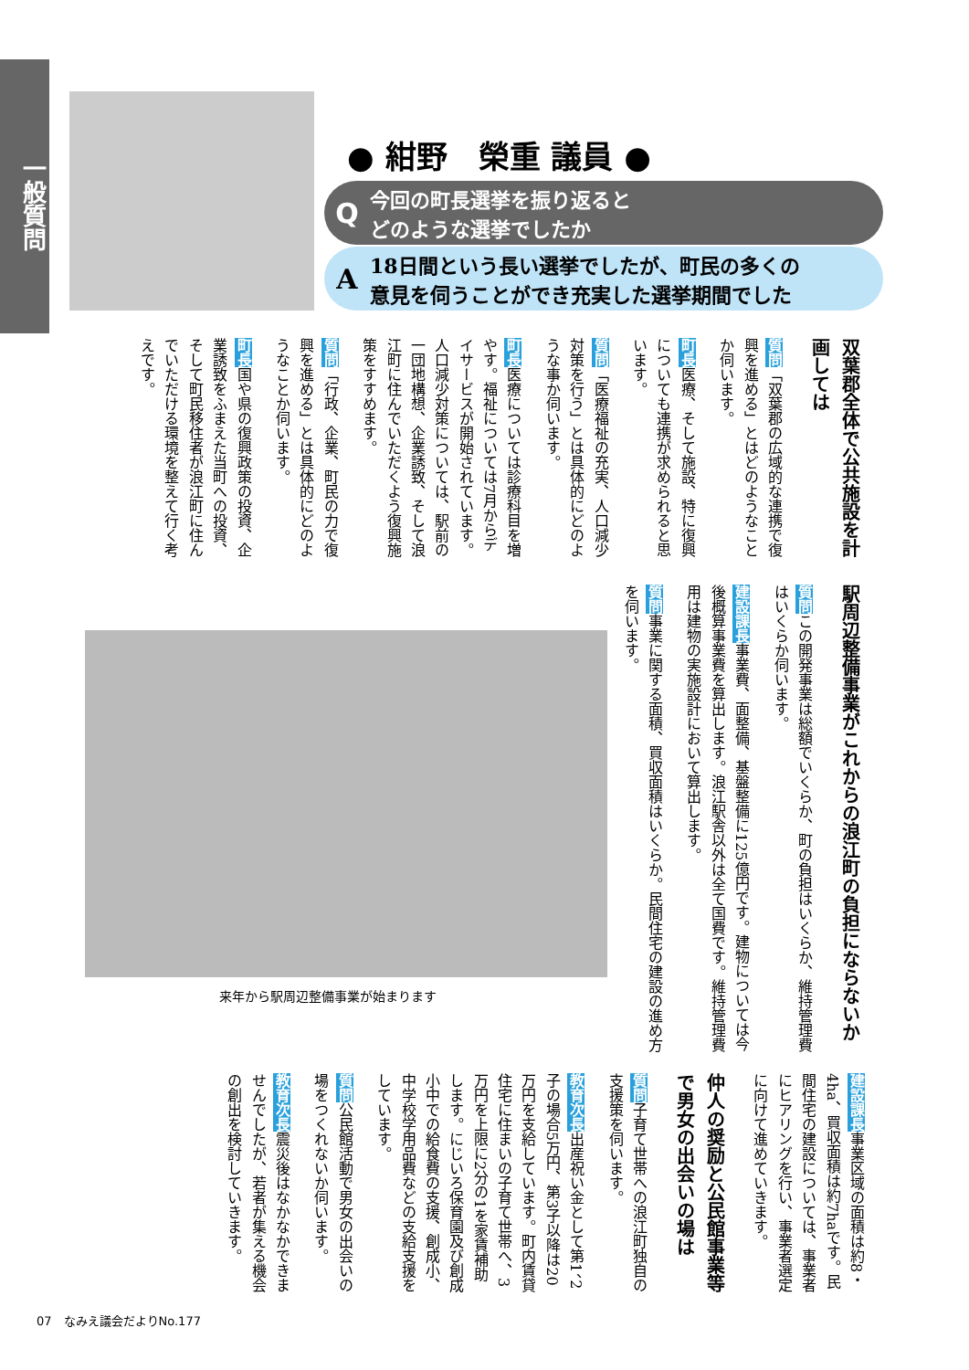一般質問
● 紺野　榮重 議員 ●
Q今回の町長選挙を振り返ると
どのような選挙でしたか
A 18日間という長い選挙でしたが、町民の多くの
意見を伺うことができ充実した選挙期間でした
双葉郡全体で公共施設を計画しては
質問「双葉郡の広域的な連携で復興を進める」とはどのようなことか伺います。
町長医療、そして施設、特に復興についても連携が求められると思います。
質問「医療福祉の充実、人口減少対策を行う」とは具体的にどのような事か伺います。
町長医療については診療科目を増やす。福祉については7月からデイサービスが開始されています。人口減少対策については、駅前の一団地構想、企業誘致、そして浪江町に住んでいただくよう復興施策をすすめます。
質問「行政、企業、町民の力で復興を進める」とは具体的にどのようなことか伺います。
町長国や県の復興政策の投資、企業誘致をふまえた当町への投資、そして町民移住者が浪江町に住んでいただける環境を整えて行く考えです。
駅周辺整備事業がこれからの浪江町の負担にならないか
質問この開発事業は総額でいくらか、町の負担はいくらか、維持管理費はいくらか伺います。
建設課長事業費、面整備、基盤整備に125億円です。建物については今後概算事業費を算出します。浪江駅舎以外は全て国費です。維持管理費用は建物の実施設計において算出します。
質問事業に関する面積、買収面積はいくらか。民間住宅の建設の進め方を伺います。
来年から駅周辺整備事業が始まります
建設課長事業区域の面積は約8・4ha、買収面積は約7haです。民間住宅の建設については、事業者にヒアリングを行い、事業者選定に向けて進めていきます。
仲人の奨励と公民館事業等で男女の出会いの場は
質問子育て世帯への浪江町独自の支援策を伺います。
教育次長出産祝い金として第1、2子の場合5万円、第3子以降は20万円を支給しています。町内賃貸住宅に住まいの子育て世帯へ、3万円を上限に2分の1を家賃補助します。にじいろ保育園及び創成小中での給食費の支援、創成小、中学校学用品費などの支給支援をしています。
質問公民館活動で男女の出会いの場をつくれないか伺います。
教育次長震災後はなかなかできませんでしたが、若者が集える機会の創出を検討していきます。
07　なみえ議会だよりNo.177